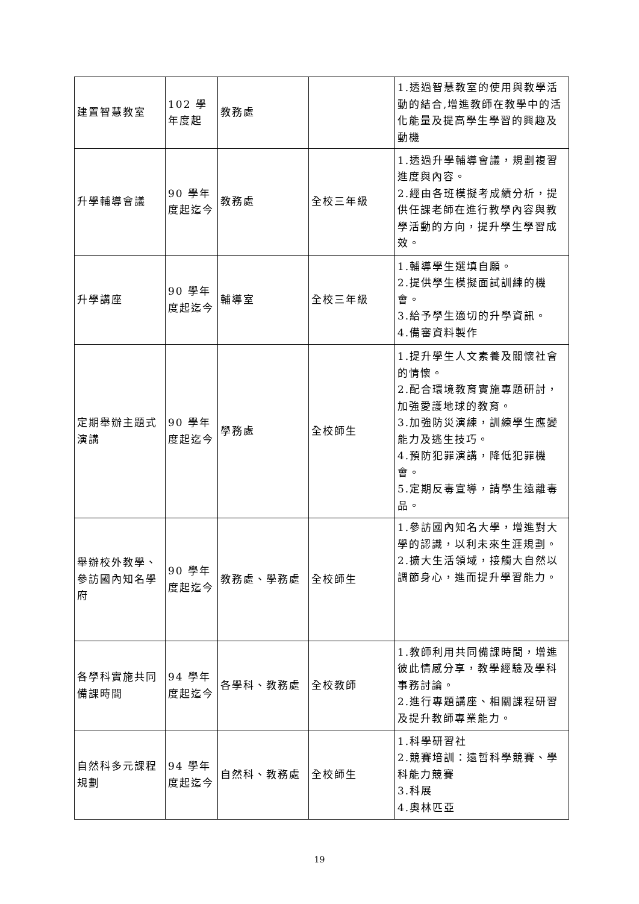| 建置智慧教室 | 102 學年度起 | 教務處 | | 1.透過智慧教室的使用與教學活動的結合,增進教師在教學中的活化能量及提高學生學習的興趣及動機 |
| 升學輔導會議 | 90 學年度起迄今 | 教務處 | 全校三年級 | 1.透過升學輔導會議，規劃複習進度與內容。 2.經由各班模擬考成績分析，提供任課老師在進行教學內容與教學活動的方向，提升學生學習成效。 |
| 升學講座 | 90 學年度起迄今 | 輔導室 | 全校三年級 | 1.輔導學生選填自願。 2.提供學生模擬面試訓練的機會。 3.給予學生適切的升學資訊。 4.備審資料製作 |
| 定期舉辦主題式演講 | 90 學年度起迄今 | 學務處 | 全校師生 | 1.提升學生人文素養及關懷社會的情懷。 2.配合環境教育實施專題研討，加強愛護地球的教育。 3.加強防災演練，訓練學生應變能力及逃生技巧。 4.預防犯罪演講，降低犯罪機會。 5.定期反毒宣導，請學生遠離毒品。 |
| 舉辦校外教學、參訪國內知名學府 | 90 學年度起迄今 | 教務處、學務處 | 全校師生 | 1.參訪國內知名大學，增進對大學的認識，以利未來生涯規劃。 2.擴大生活領域，接觸大自然以調節身心，進而提升學習能力。 |
| 各學科實施共同備課時間 | 94 學年度起迄今 | 各學科、教務處 | 全校教師 | 1.教師利用共同備課時間，增進彼此情感分享，教學經驗及學科事務討論。 2.進行專題講座、相關課程研習及提升教師專業能力。 |
| 自然科多元課程規劃 | 94 學年度起迄今 | 自然科、教務處 | 全校師生 | 1.科學研習社 2.競賽培訓：遠哲科學競賽、學科能力競賽 3.科展 4.奧林匹亞 |
19